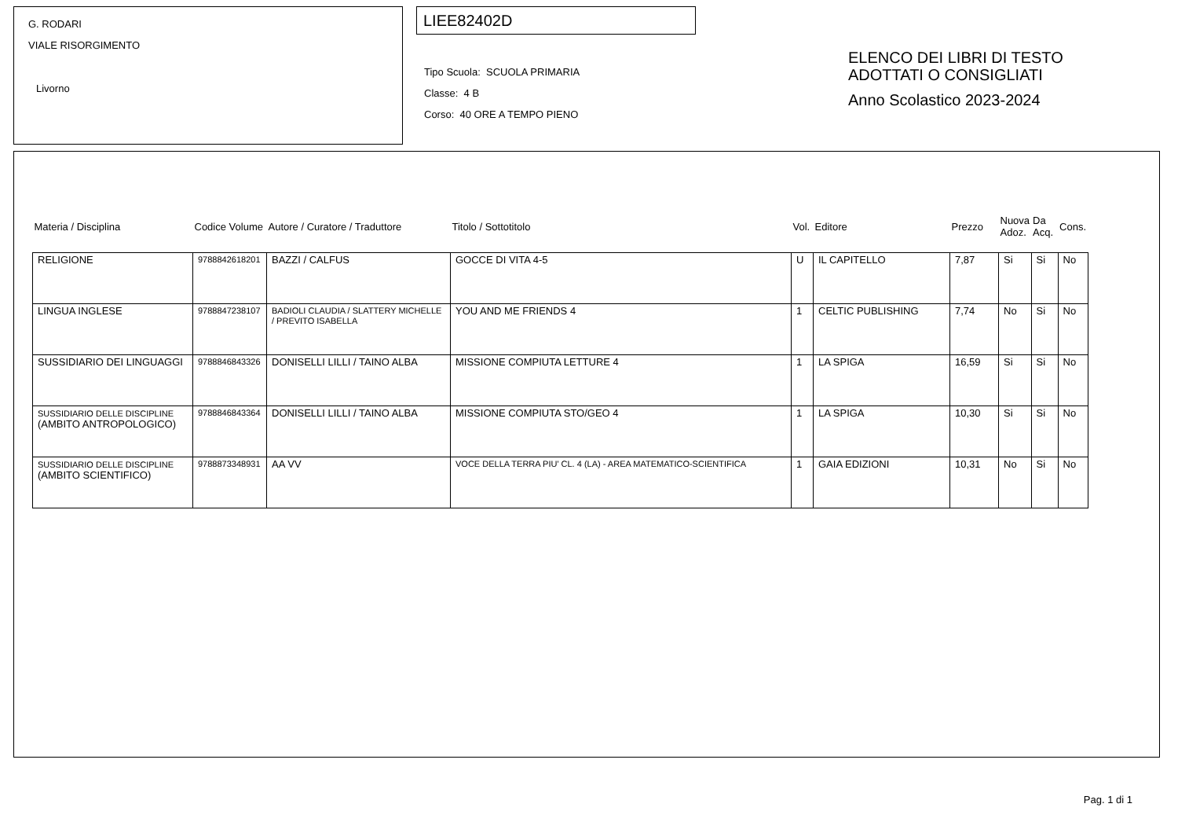G. RODARI
VIALE RISORGIMENTO
Livorno
LIEE82402D
Tipo Scuola: SCUOLA PRIMARIA
Classe: 4 B
Corso: 40 ORE A TEMPO PIENO
ELENCO DEI LIBRI DI TESTO
ADOTTATI O CONSIGLIATI
Anno Scolastico 2023-2024
| Materia / Disciplina | Codice Volume | Autore / Curatore / Traduttore | Titolo / Sottotitolo | Vol. | Editore | Prezzo | Nuova Adoz. | Da Acq. | Cons. |
| --- | --- | --- | --- | --- | --- | --- | --- | --- | --- |
| RELIGIONE | 9788842618201 | BAZZI / CALFUS | GOCCE DI VITA 4-5 | U | IL CAPITELLO | 7,87 | Si | Si | No |
| LINGUA INGLESE | 9788847238107 | BADIOLI CLAUDIA / SLATTERY MICHELLE / PREVITO ISABELLA | YOU AND ME FRIENDS 4 | 1 | CELTIC PUBLISHING | 7,74 | No | Si | No |
| SUSSIDIARIO DEI LINGUAGGI | 9788846843326 | DONISELLI LILLI / TAINO ALBA | MISSIONE COMPIUTA LETTURE 4 | 1 | LA SPIGA | 16,59 | Si | Si | No |
| SUSSIDIARIO DELLE DISCIPLINE (AMBITO ANTROPOLOGICO) | 9788846843364 | DONISELLI LILLI / TAINO ALBA | MISSIONE COMPIUTA STO/GEO 4 | 1 | LA SPIGA | 10,30 | Si | Si | No |
| SUSSIDIARIO DELLE DISCIPLINE (AMBITO SCIENTIFICO) | 9788873348931 | AA VV | VOCE DELLA TERRA PIU' CL. 4 (LA) - AREA MATEMATICO-SCIENTIFICA | 1 | GAIA EDIZIONI | 10,31 | No | Si | No |
Pag. 1 di 1